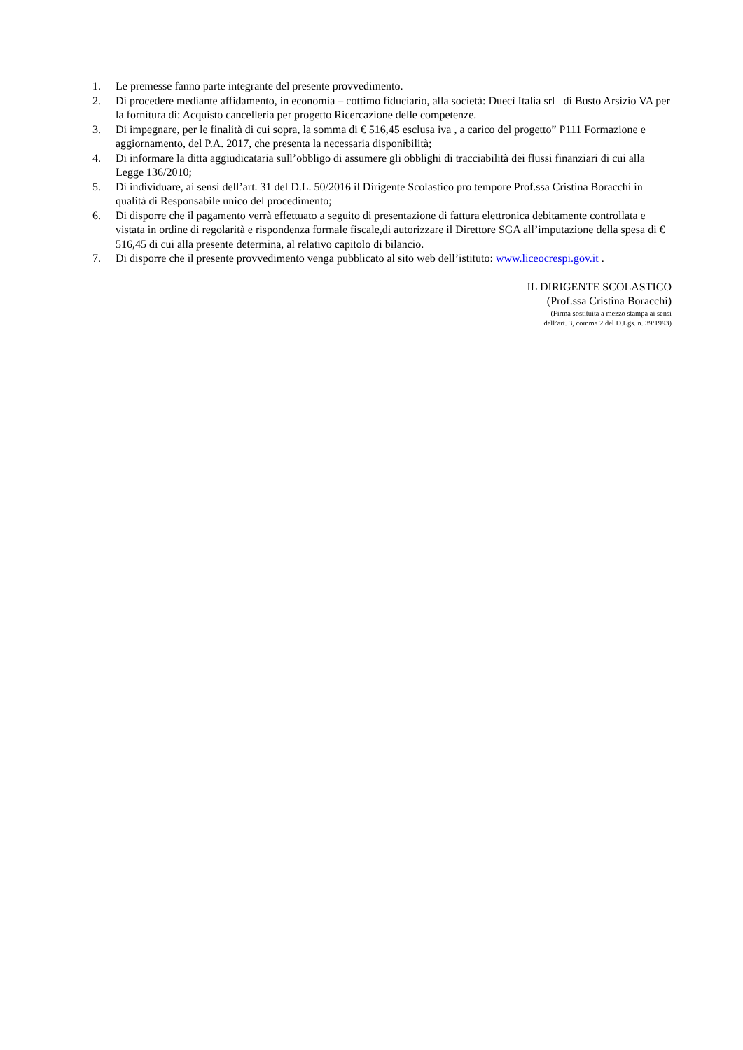1. Le premesse fanno parte integrante del presente provvedimento.
2. Di procedere mediante affidamento, in economia – cottimo fiduciario, alla società: Duecì Italia srl di Busto Arsizio VA per la fornitura di: Acquisto cancelleria per progetto Ricercazione delle competenze.
3. Di impegnare, per le finalità di cui sopra, la somma di € 516,45 esclusa iva , a carico del progetto” P111 Formazione e aggiornamento, del P.A. 2017, che presenta la necessaria disponibilità;
4. Di informare la ditta aggiudicataria sull’obbligo di assumere gli obblighi di tracciabilità dei flussi finanziari di cui alla Legge 136/2010;
5. Di individuare, ai sensi dell’art. 31 del D.L. 50/2016 il Dirigente Scolastico pro tempore Prof.ssa Cristina Boracchi in qualità di Responsabile unico del procedimento;
6. Di disporre che il pagamento verrà effettuato a seguito di presentazione di fattura elettronica debitamente controllata e vistata in ordine di regolarità e rispondenza formale fiscale,di autorizzare il Direttore SGA all’imputazione della spesa di € 516,45 di cui alla presente determina, al relativo capitolo di bilancio.
7. Di disporre che il presente provvedimento venga pubblicato al sito web dell’istituto: www.liceocrespi.gov.it .
IL DIRIGENTE SCOLASTICO
(Prof.ssa Cristina Boracchi)
(Firma sostituita a mezzo stampa ai sensi
dell’art. 3, comma 2 del D.Lgs. n. 39/1993)